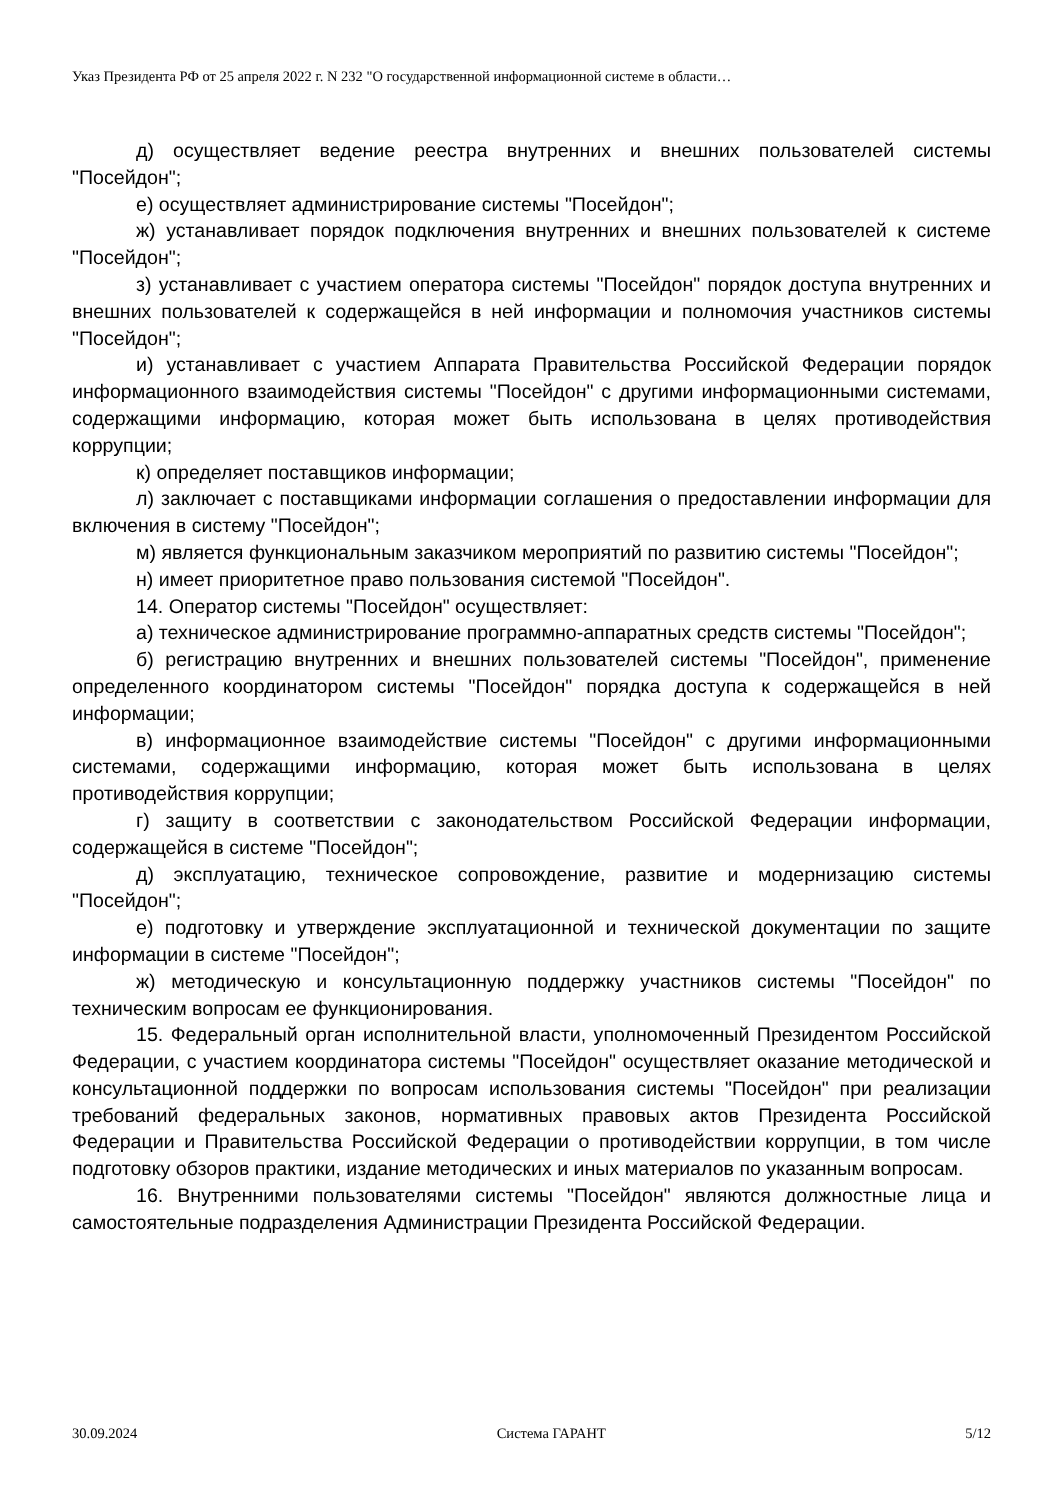Указ Президента РФ от 25 апреля 2022 г. N 232 "О государственной информационной системе в области…
д) осуществляет ведение реестра внутренних и внешних пользователей системы "Посейдон";
е) осуществляет администрирование системы "Посейдон";
ж) устанавливает порядок подключения внутренних и внешних пользователей к системе "Посейдон";
з) устанавливает с участием оператора системы "Посейдон" порядок доступа внутренних и внешних пользователей к содержащейся в ней информации и полномочия участников системы "Посейдон";
и) устанавливает с участием Аппарата Правительства Российской Федерации порядок информационного взаимодействия системы "Посейдон" с другими информационными системами, содержащими информацию, которая может быть использована в целях противодействия коррупции;
к) определяет поставщиков информации;
л) заключает с поставщиками информации соглашения о предоставлении информации для включения в систему "Посейдон";
м) является функциональным заказчиком мероприятий по развитию системы "Посейдон";
н) имеет приоритетное право пользования системой "Посейдон".
14. Оператор системы "Посейдон" осуществляет:
а) техническое администрирование программно-аппаратных средств системы "Посейдон";
б) регистрацию внутренних и внешних пользователей системы "Посейдон", применение определенного координатором системы "Посейдон" порядка доступа к содержащейся в ней информации;
в) информационное взаимодействие системы "Посейдон" с другими информационными системами, содержащими информацию, которая может быть использована в целях противодействия коррупции;
г) защиту в соответствии с законодательством Российской Федерации информации, содержащейся в системе "Посейдон";
д) эксплуатацию, техническое сопровождение, развитие и модернизацию системы "Посейдон";
е) подготовку и утверждение эксплуатационной и технической документации по защите информации в системе "Посейдон";
ж) методическую и консультационную поддержку участников системы "Посейдон" по техническим вопросам ее функционирования.
15. Федеральный орган исполнительной власти, уполномоченный Президентом Российской Федерации, с участием координатора системы "Посейдон" осуществляет оказание методической и консультационной поддержки по вопросам использования системы "Посейдон" при реализации требований федеральных законов, нормативных правовых актов Президента Российской Федерации и Правительства Российской Федерации о противодействии коррупции, в том числе подготовку обзоров практики, издание методических и иных материалов по указанным вопросам.
16. Внутренними пользователями системы "Посейдон" являются должностные лица и самостоятельные подразделения Администрации Президента Российской Федерации.
30.09.2024 Система ГАРАНТ 5/12